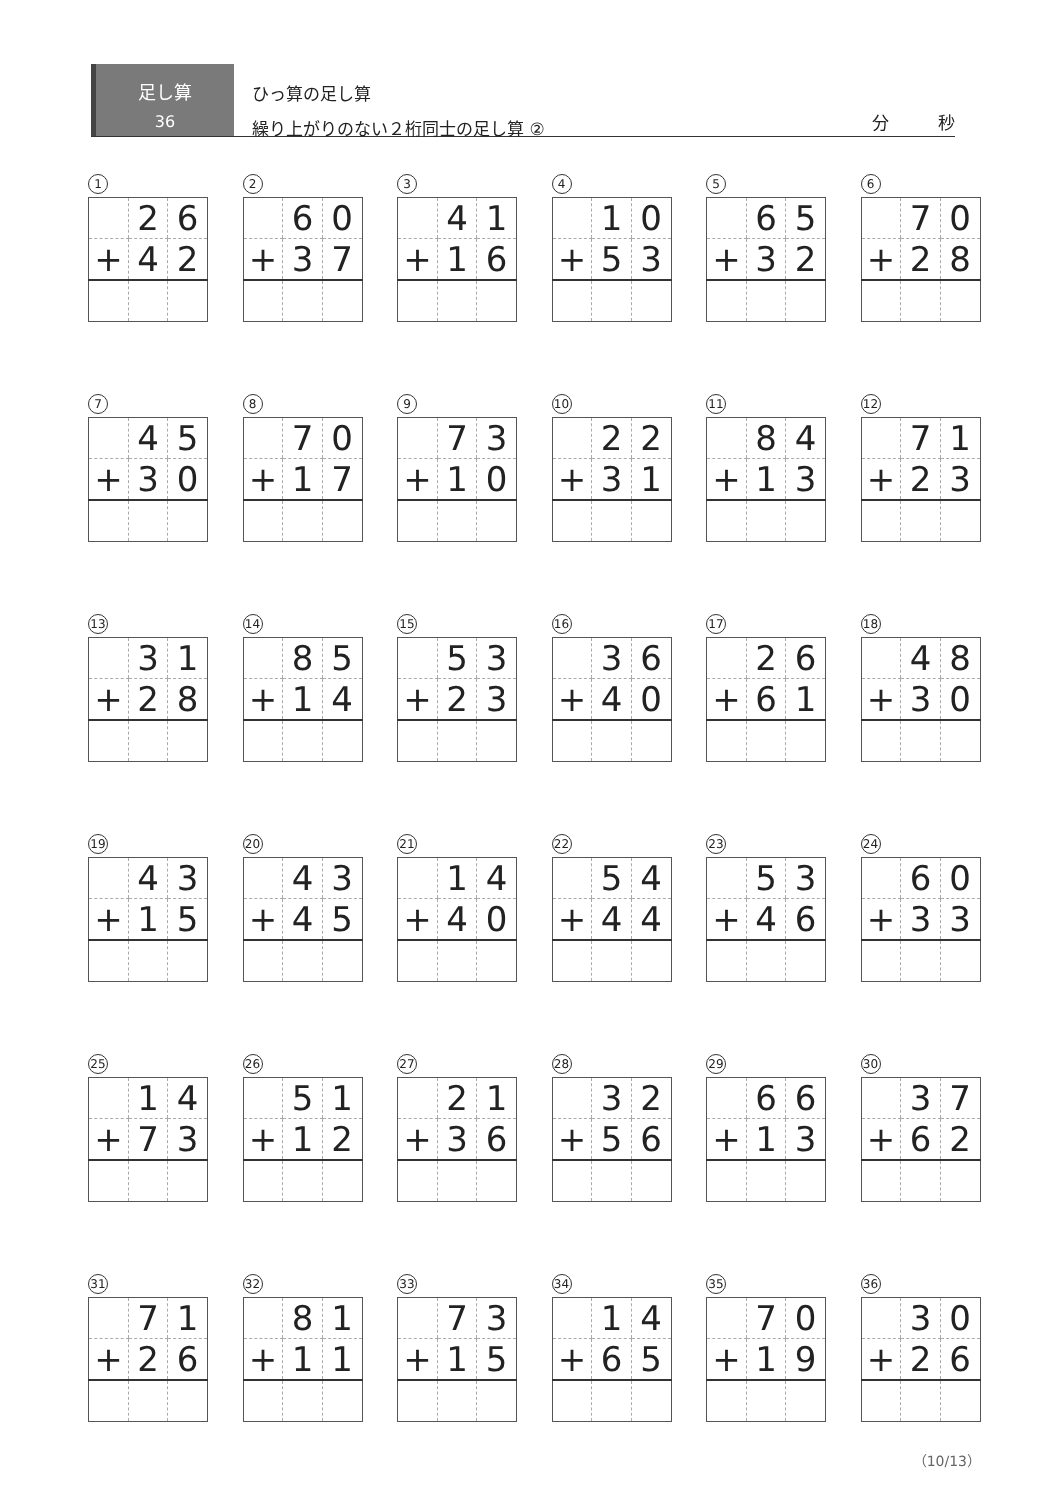足し算
36
ひっ算の足し算
繰り上がりのない２桁同士の足し算 ②
分 秒
1
| | 2 | 6 |
| + | 4 | 2 |
2
| | 6 | 0 |
| + | 3 | 7 |
3
| | 4 | 1 |
| + | 1 | 6 |
4
| | 1 | 0 |
| + | 5 | 3 |
5
| | 6 | 5 |
| + | 3 | 2 |
6
| | 7 | 0 |
| + | 2 | 8 |
7
| | 4 | 5 |
| + | 3 | 0 |
8
| | 7 | 0 |
| + | 1 | 7 |
9
| | 7 | 3 |
| + | 1 | 0 |
10
| | 2 | 2 |
| + | 3 | 1 |
11
| | 8 | 4 |
| + | 1 | 3 |
12
| | 7 | 1 |
| + | 2 | 3 |
13
| | 3 | 1 |
| + | 2 | 8 |
14
| | 8 | 5 |
| + | 1 | 4 |
15
| | 5 | 3 |
| + | 2 | 3 |
16
| | 3 | 6 |
| + | 4 | 0 |
17
| | 2 | 6 |
| + | 6 | 1 |
18
| | 4 | 8 |
| + | 3 | 0 |
19
| | 4 | 3 |
| + | 1 | 5 |
20
| | 4 | 3 |
| + | 4 | 5 |
21
| | 1 | 4 |
| + | 4 | 0 |
22
| | 5 | 4 |
| + | 4 | 4 |
23
| | 5 | 3 |
| + | 4 | 6 |
24
| | 6 | 0 |
| + | 3 | 3 |
25
| | 1 | 4 |
| + | 7 | 3 |
26
| | 5 | 1 |
| + | 1 | 2 |
27
| | 2 | 1 |
| + | 3 | 6 |
28
| | 3 | 2 |
| + | 5 | 6 |
29
| | 6 | 6 |
| + | 1 | 3 |
30
| | 3 | 7 |
| + | 6 | 2 |
31
| | 7 | 1 |
| + | 2 | 6 |
32
| | 8 | 1 |
| + | 1 | 1 |
33
| | 7 | 3 |
| + | 1 | 5 |
34
| | 1 | 4 |
| + | 6 | 5 |
35
| | 7 | 0 |
| + | 1 | 9 |
36
| | 3 | 0 |
| + | 2 | 6 |
（10/13）